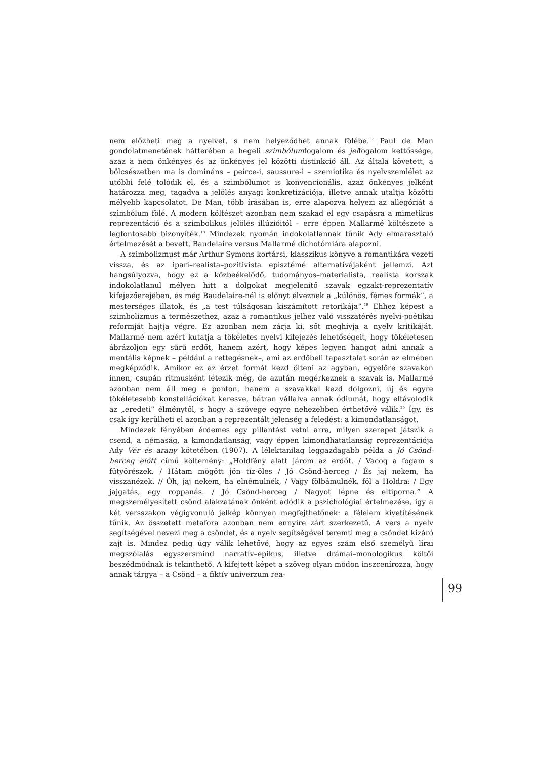nem előzheti meg a nyelvet, s nem helyeződhet annak fölébe.<sup>17</sup> Paul de Man gondolatmenetének hátterében a hegeli szimbólumfogalom és jelfogalom kettőssége, azaz a nem önkényes és az önkényes jel közötti distinkció áll. Az általa követett, a bölcsészetben ma is domináns – peirce-i, saussure-i – szemiotika és nyelvszemlélet az utóbbi felé tolódik el, és a szimbólumot is konvencionális, azaz önkényes jelként határozza meg, tagadva a jelölés anyagi konkretizációja, illetve annak utaltja közötti mélyebb kapcsolatot. De Man, több írásában is, erre alapozva helyezi az allegóriát a szimbólum fölé. A modern költészet azonban nem szakad el egy csapásra a mimetikus reprezentáció és a szimbolikus jelölés illúzióitól – erre éppen Mallarmé költészete a legfontosabb bizonyíték.<sup>18</sup> Mindezek nyomán indokolatlannak tűnik Ady elmarasztaló értelmezését a bevett, Baudelaire versus Mallarmé dichotómiára alapozni.
A szimbolizmust már Arthur Symons kortársi, klasszikus könyve a romantikára vezeti vissza, és az ipari–realista–pozitivista episztémé alternatívájaként jellemzi. Azt hangsúlyozva, hogy ez a közbeékelődő, tudományos–materialista, realista korszak indokolatlanul mélyen hitt a dolgokat megjelenítő szavak egzakt-reprezentatív kifejezőerejében, és még Baudelaire-nél is előnyt élveznek a „különös, fémes formák”, a mesterséges illatok, és „a test túlságosan kiszámított retorikája”.<sup>19</sup> Ehhez képest a szimbolizmus a természethez, azaz a romantikus jelhez való visszatérés nyelvi-poétikai reformját hajtja végre. Ez azonban nem zárja ki, sőt meghívja a nyelv kritikáját. Mallarmé nem azért kutatja a tökéletes nyelvi kifejezés lehetőségeit, hogy tökéletesen ábrázoljon egy sűrű erdőt, hanem azért, hogy képes legyen hangot adni annak a mentális képnek – például a rettegésnek–, ami az erdőbeli tapasztalat során az elmében megképződik. Amikor ez az érzet formát kezd ölteni az agyban, egyelőre szavakon innen, csupán ritmusként létezik még, de azután megérkeznek a szavak is. Mallarmé azonban nem áll meg e ponton, hanem a szavakkal kezd dolgozni, új és egyre tökéletesebb konstellációkat keresve, bátran vállalva annak ódiumát, hogy eltávolodik az „eredeti” élménytől, s hogy a szövege egyre nehezebben érthetővé válik.<sup>20</sup> Így, és csak így kerülheti el azonban a reprezentált jelenség a feledést: a kimondatlanságot.
Mindezek fényében érdemes egy pillantást vetni arra, milyen szerepet játszik a csend, a némaság, a kimondatlanság, vagy éppen kimondhatatlanság reprezentációja Ady Vér és arany kötetében (1907). A lélektanilag leggazdagabb példa a Jó Csönd-herceg előtt című költemény: „Holdfény alatt járom az erdőt. / Vacog a fogam s fütyörészek. / Hátam mögött jön tíz-öles / Jó Csönd-herceg / És jaj nekem, ha visszanézek. // Óh, jaj nekem, ha elnémulnék, / Vagy fölbámulnék, föl a Holdra: / Egy jajgatás, egy roppanás. / Jó Csönd-herceg / Nagyot lépne és eltiporna.” A megszemélyesített csönd alakzatának önként adódik a pszichológiai értelmezése, így a két versszakon végigvonuló jelkép könnyen megfejthetőnek: a félelem kivetítésének tűnik. Az összetett metafora azonban nem ennyire zárt szerkezetű. A vers a nyelv segítségével nevezi meg a csöndet, és a nyelv segítségével teremti meg a csöndet kizáró zajt is. Mindez pedig úgy válik lehetővé, hogy az egyes szám első személyű lírai megszólalás egyszersmind narratív–epikus, illetve drámai–monologikus költői beszédmódnak is tekinthető. A kifejtett képet a szöveg olyan módon inszcenírozza, hogy annak tárgya – a Csönd – a fiktív univerzum rea-
99